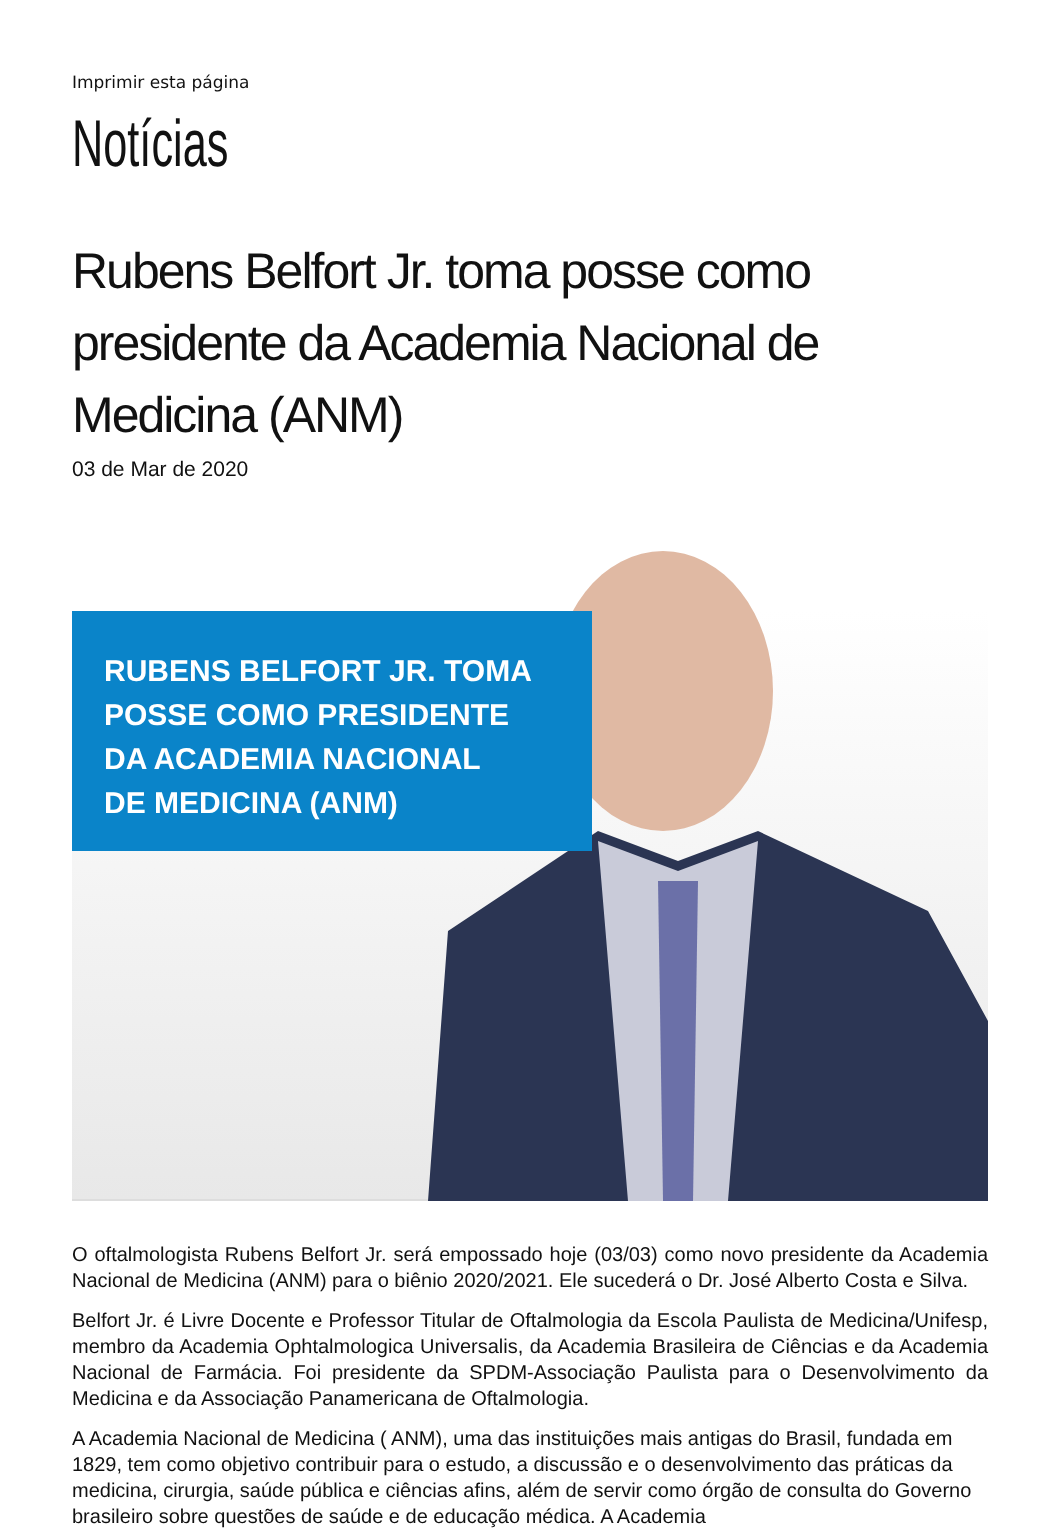Imprimir esta página
Notícias
Rubens Belfort Jr. toma posse como presidente da Academia Nacional de Medicina (ANM)
03 de Mar de 2020
RUBENS BELFORT JR. TOMA
POSSE COMO PRESIDENTE
DA ACADEMIA NACIONAL
DE MEDICINA (ANM)
O oftalmologista Rubens Belfort Jr. será empossado hoje (03/03) como novo presidente da Academia Nacional de Medicina (ANM) para o biênio 2020/2021. Ele sucederá o Dr. José Alberto Costa e Silva.
Belfort Jr. é Livre Docente e Professor Titular de Oftalmologia da Escola Paulista de Medicina/Unifesp, membro da Academia Ophtalmologica Universalis, da Academia Brasileira de Ciências e da Academia Nacional de Farmácia. Foi presidente da SPDM-Associação Paulista para o Desenvolvimento da Medicina e da Associação Panamericana de Oftalmologia.
A Academia Nacional de Medicina ( ANM), uma das instituições mais antigas do Brasil, fundada em 1829, tem como objetivo contribuir para o estudo, a discussão e o desenvolvimento das práticas da medicina, cirurgia, saúde pública e ciências afins, além de servir como órgão de consulta do Governo brasileiro sobre questões de saúde e de educação médica. A Academia